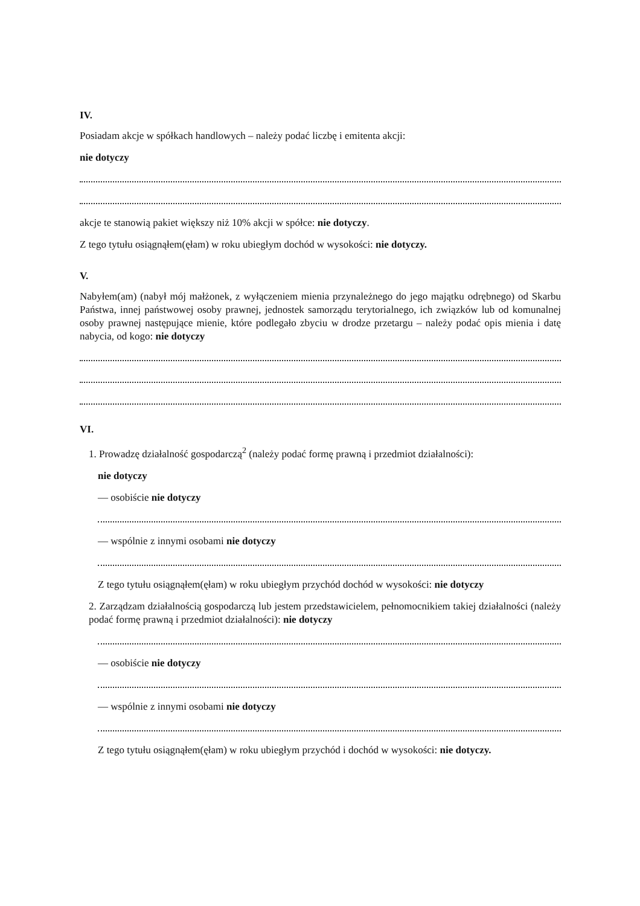IV.
Posiadam akcje w spółkach handlowych – należy podać liczbę i emitenta akcji:
nie dotyczy
akcje te stanowią pakiet większy niż 10% akcji w spółce: nie dotyczy.
Z tego tytułu osiągnąłem(ęłam) w roku ubiegłym dochód w wysokości: nie dotyczy.
V.
Nabyłem(am) (nabył mój małżonek, z wyłączeniem mienia przynależnego do jego majątku odrębnego) od Skarbu Państwa, innej państwowej osoby prawnej, jednostek samorządu terytorialnego, ich związków lub od komunalnej osoby prawnej następujące mienie, które podlegało zbyciu w drodze przetargu – należy podać opis mienia i datę nabycia, od kogo: nie dotyczy
VI.
1. Prowadzę działalność gospodarczą<sup>2</sup> (należy podać formę prawną i przedmiot działalności):
nie dotyczy
— osobiście nie dotyczy
— wspólnie z innymi osobami nie dotyczy
Z tego tytułu osiągnąłem(ęłam) w roku ubiegłym przychód dochód w wysokości: nie dotyczy
2. Zarządzam działalnością gospodarczą lub jestem przedstawicielem, pełnomocnikiem takiej działalności (należy podać formę prawną i przedmiot działalności): nie dotyczy
— osobiście nie dotyczy
— wspólnie z innymi osobami nie dotyczy
Z tego tytułu osiągnąłem(ęłam) w roku ubiegłym przychód i dochód w wysokości: nie dotyczy.